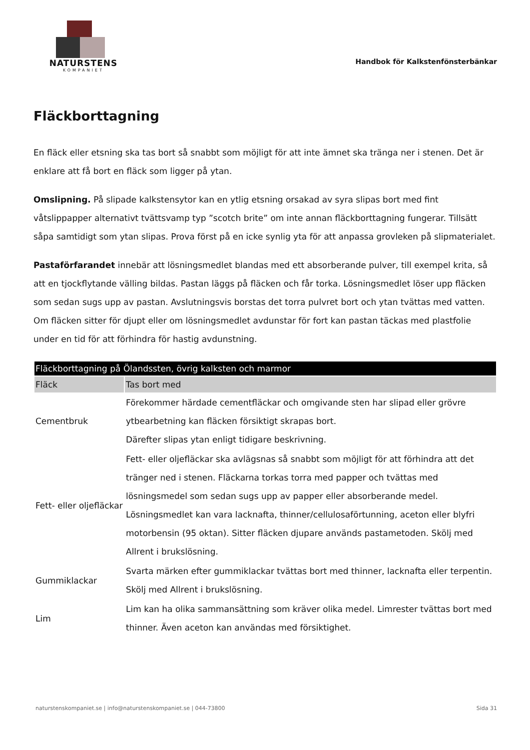NATURSTENS
KOMPANIET
Handbok för Kalkstenfönsterbänkar
Fläckborttagning
En fläck eller etsning ska tas bort så snabbt som möjligt för att inte ämnet ska tränga ner i stenen. Det är enklare att få bort en fläck som ligger på ytan.
Omslipning. På slipade kalkstensytor kan en ytlig etsning orsakad av syra slipas bort med fint våtslippapper alternativt tvättsvamp typ ”scotch brite” om inte annan fläckborttagning fungerar. Tillsätt såpa samtidigt som ytan slipas. Prova först på en icke synlig yta för att anpassa grovleken på slipmaterialet.
Pastaförfarandet innebär att lösningsmedlet blandas med ett absorberande pulver, till exempel krita, så att en tjockflytande välling bildas. Pastan läggs på fläcken och får torka. Lösningsmedlet löser upp fläcken som sedan sugs upp av pastan. Avslutningsvis borstas det torra pulvret bort och ytan tvättas med vatten. Om fläcken sitter för djupt eller om lösningsmedlet avdunstar för fort kan pastan täckas med plastfolie under en tid för att förhindra för hastig avdunstning.
| Fläckborttagning på Ölandssten, övrig kalksten och marmor | |
| --- | --- |
| Fläck | Tas bort med |
| Cementbruk | Förekommer härdade cementfläckar och omgivande sten har slipad eller grövre ytbearbetning kan fläcken försiktigt skrapas bort. Därefter slipas ytan enligt tidigare beskrivning. |
| Fett- eller oljefläckar | Fett- eller oljefläckar ska avlägsnas så snabbt som möjligt för att förhindra att det tränger ned i stenen. Fläckarna torkas torra med papper och tvättas med lösningsmedel som sedan sugs upp av papper eller absorberande medel. Lösningsmedlet kan vara lacknafta, thinner/cellulosaförtunning, aceton eller blyfri motorbensin (95 oktan). Sitter fläcken djupare används pastametoden. Skölj med Allrent i brukslösning. |
| Gummiklackar | Svarta märken efter gummiklackar tvättas bort med thinner, lacknafta eller terpentin. Skölj med Allrent i brukslösning. |
| Lim | Lim kan ha olika sammansättning som kräver olika medel. Limrester tvättas bort med thinner. Även aceton kan användas med försiktighet. |
naturstenskompaniet.se | info@naturstenskompaniet.se | 044-73800 Sida 31